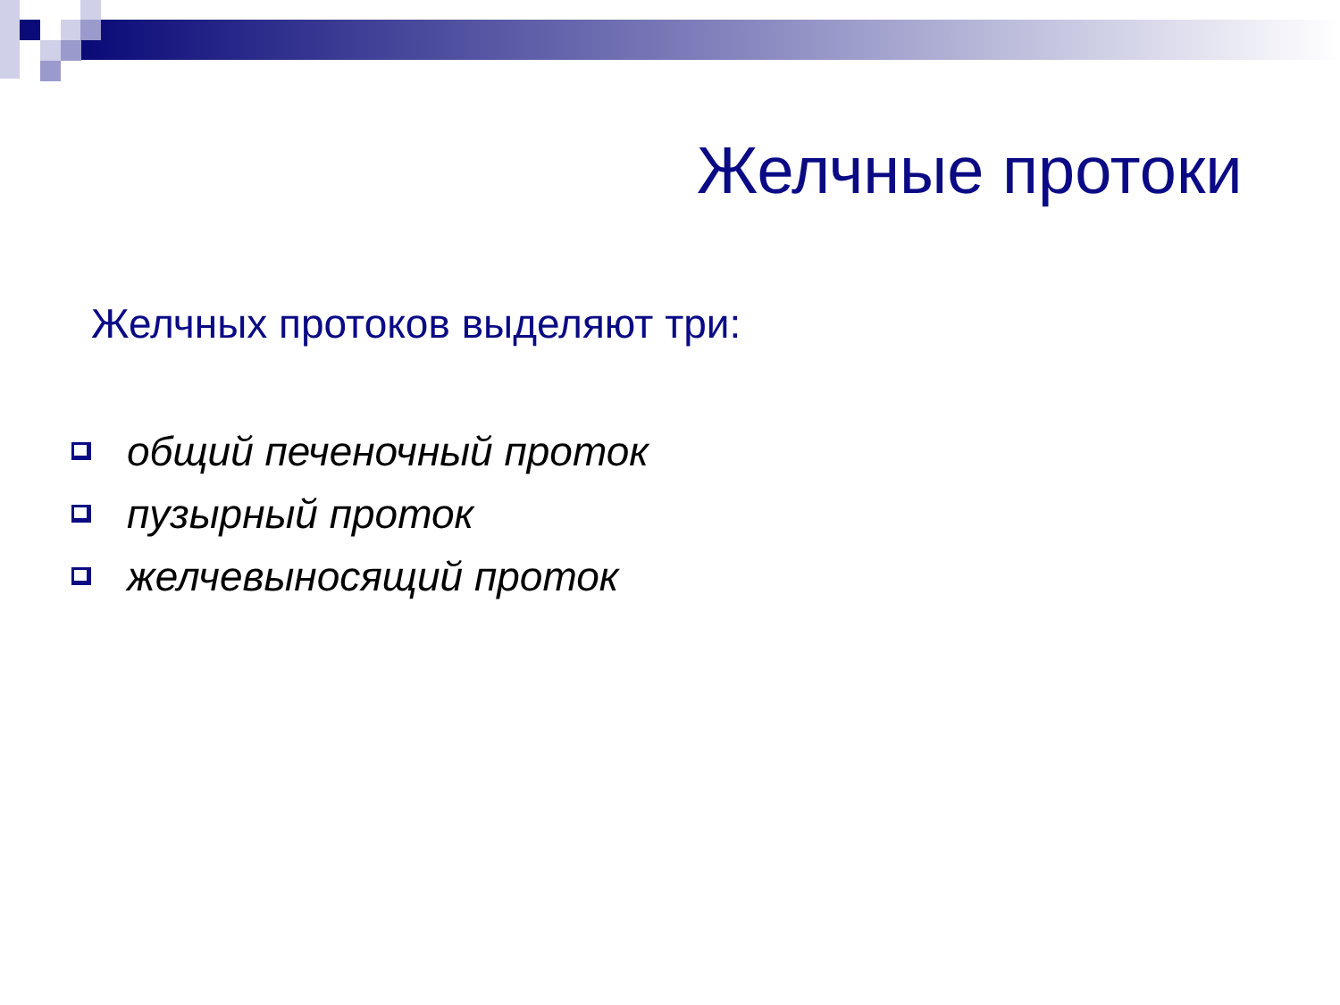Желчные протоки
Желчных протоков выделяют три:
общий печеночный проток
пузырный проток
желчевыносящий проток